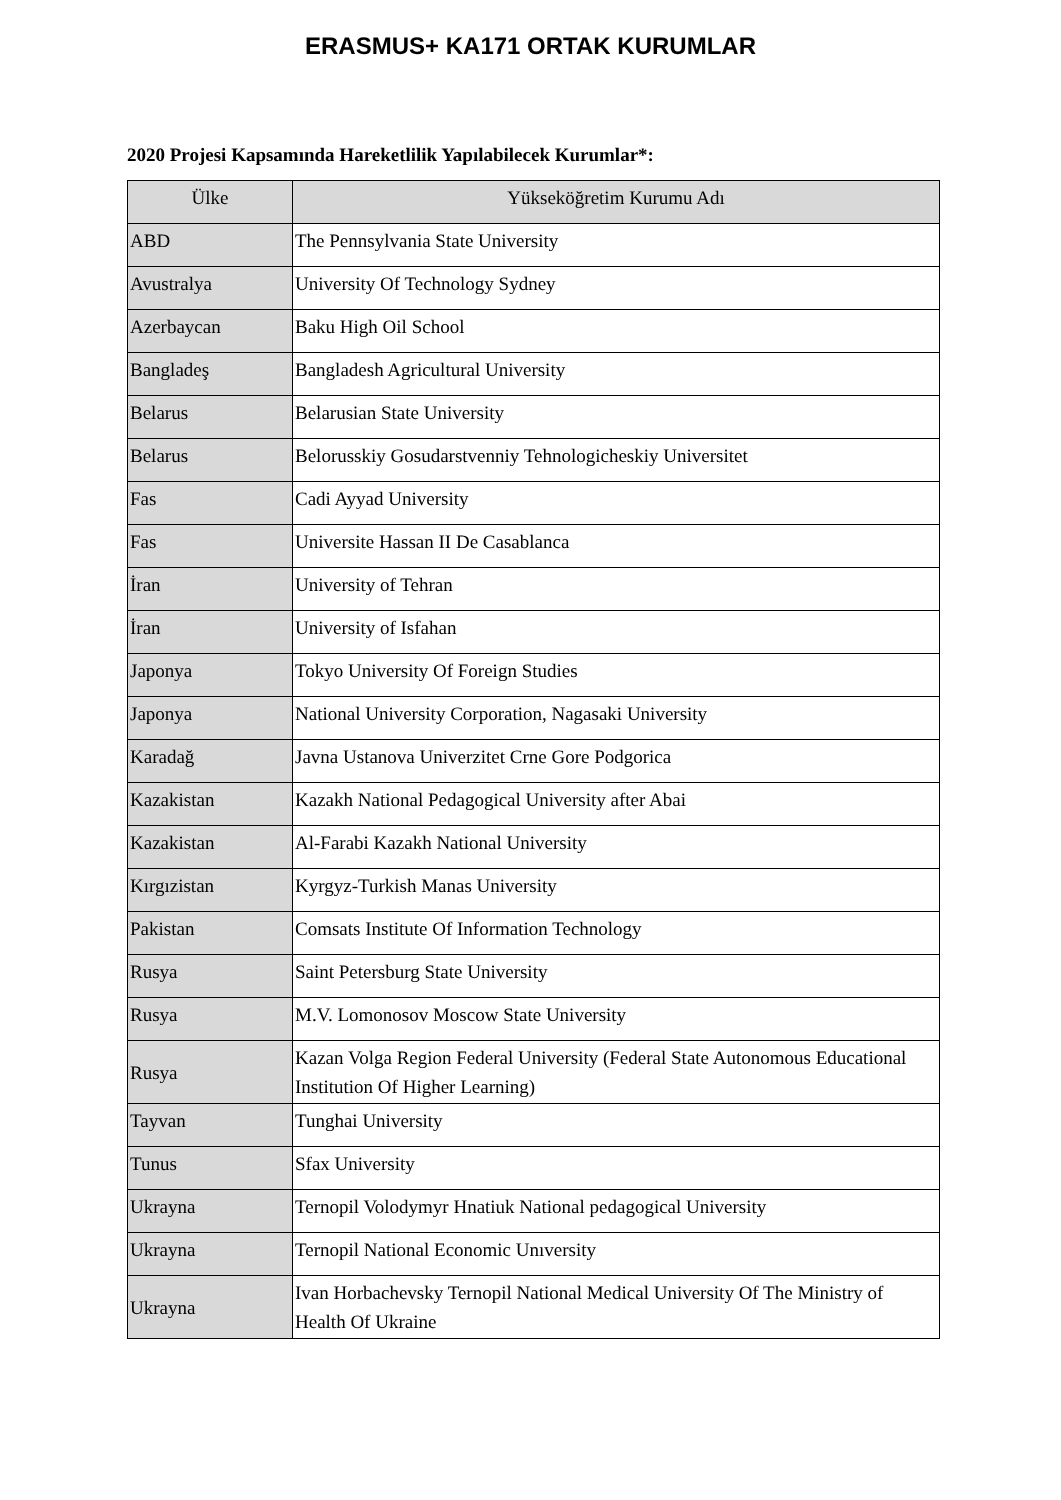ERASMUS+ KA171 ORTAK KURUMLAR
2020 Projesi Kapsamında Hareketlilik Yapılabilecek Kurumlar*:
| Ülke | Yükseköğretim Kurumu Adı |
| --- | --- |
| ABD | The Pennsylvania State University |
| Avustralya | University Of Technology Sydney |
| Azerbaycan | Baku High Oil School |
| Bangladeş | Bangladesh Agricultural University |
| Belarus | Belarusian State University |
| Belarus | Belorusskiy Gosudarstvenniy Tehnologicheskiy Universitet |
| Fas | Cadi Ayyad University |
| Fas | Universite Hassan II De Casablanca |
| İran | University of Tehran |
| İran | University of Isfahan |
| Japonya | Tokyo University Of Foreign Studies |
| Japonya | National University Corporation, Nagasaki University |
| Karadağ | Javna Ustanova Univerzitet Crne Gore Podgorica |
| Kazakistan | Kazakh National Pedagogical University after Abai |
| Kazakistan | Al-Farabi Kazakh National University |
| Kırgızistan | Kyrgyz-Turkish Manas University |
| Pakistan | Comsats Institute Of Information Technology |
| Rusya | Saint Petersburg State University |
| Rusya | M.V. Lomonosov Moscow State University |
| Rusya | Kazan Volga Region Federal University (Federal State Autonomous Educational Institution Of Higher Learning) |
| Tayvan | Tunghai University |
| Tunus | Sfax University |
| Ukrayna | Ternopil Volodymyr Hnatiuk National pedagogical University |
| Ukrayna | Ternopil National Economic Unıversity |
| Ukrayna | Ivan Horbachevsky Ternopil National Medical University Of The Ministry of Health Of Ukraine |